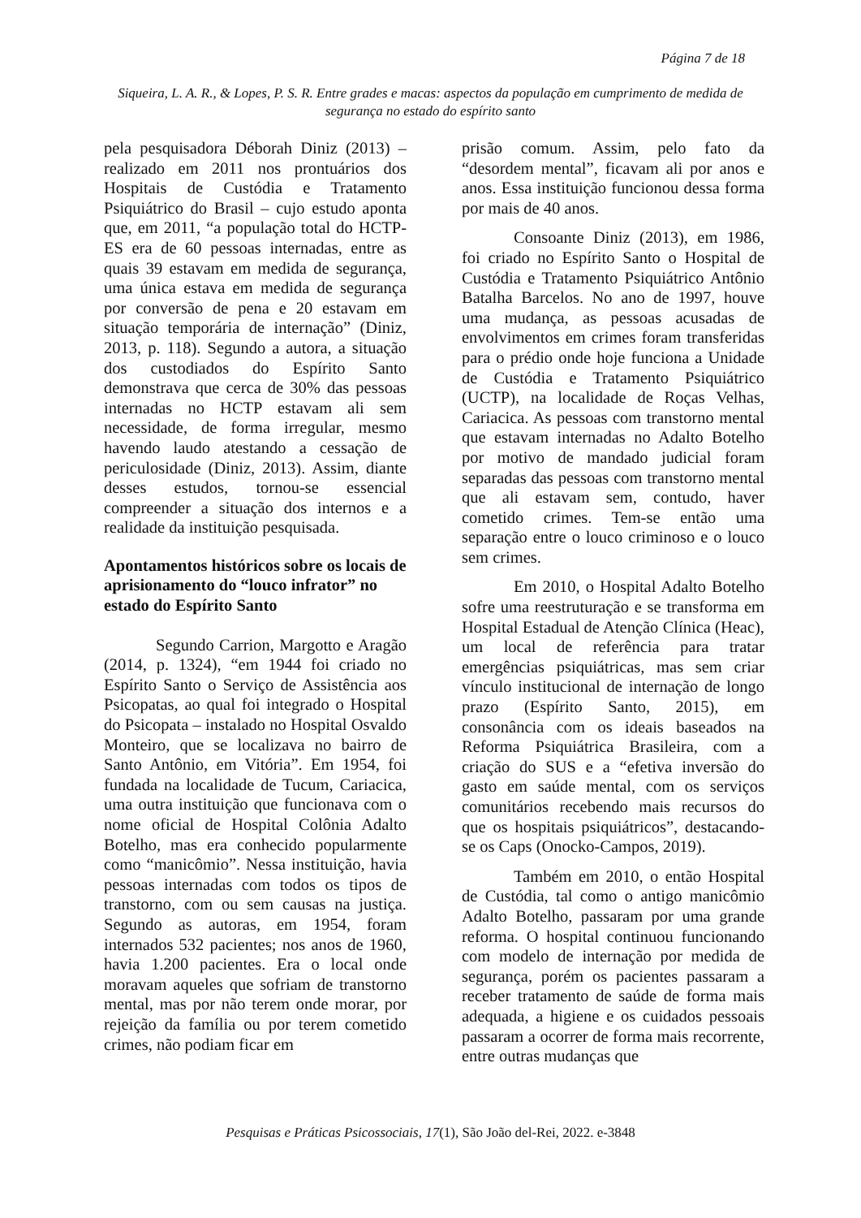Página 7 de 18
Siqueira, L. A. R., & Lopes, P. S. R. Entre grades e macas: aspectos da população em cumprimento de medida de segurança no estado do espírito santo
pela pesquisadora Déborah Diniz (2013) – realizado em 2011 nos prontuários dos Hospitais de Custódia e Tratamento Psiquiátrico do Brasil – cujo estudo aponta que, em 2011, “a população total do HCTP-ES era de 60 pessoas internadas, entre as quais 39 estavam em medida de segurança, uma única estava em medida de segurança por conversão de pena e 20 estavam em situação temporária de internação” (Diniz, 2013, p. 118). Segundo a autora, a situação dos custodiados do Espírito Santo demonstrava que cerca de 30% das pessoas internadas no HCTP estavam ali sem necessidade, de forma irregular, mesmo havendo laudo atestando a cessação de periculosidade (Diniz, 2013). Assim, diante desses estudos, tornou-se essencial compreender a situação dos internos e a realidade da instituição pesquisada.
Apontamentos históricos sobre os locais de aprisionamento do “louco infrator” no estado do Espírito Santo
Segundo Carrion, Margotto e Aragão (2014, p. 1324), “em 1944 foi criado no Espírito Santo o Serviço de Assistência aos Psicopatas, ao qual foi integrado o Hospital do Psicopata – instalado no Hospital Osvaldo Monteiro, que se localizava no bairro de Santo Antônio, em Vitória”. Em 1954, foi fundada na localidade de Tucum, Cariacica, uma outra instituição que funcionava com o nome oficial de Hospital Colônia Adalto Botelho, mas era conhecido popularmente como “manicômio”. Nessa instituição, havia pessoas internadas com todos os tipos de transtorno, com ou sem causas na justiça. Segundo as autoras, em 1954, foram internados 532 pacientes; nos anos de 1960, havia 1.200 pacientes. Era o local onde moravam aqueles que sofriam de transtorno mental, mas por não terem onde morar, por rejeição da família ou por terem cometido crimes, não podiam ficar em
prisão comum. Assim, pelo fato da “desordem mental”, ficavam ali por anos e anos. Essa instituição funcionou dessa forma por mais de 40 anos.
Consoante Diniz (2013), em 1986, foi criado no Espírito Santo o Hospital de Custódia e Tratamento Psiquiátrico Antônio Batalha Barcelos. No ano de 1997, houve uma mudança, as pessoas acusadas de envolvimentos em crimes foram transferidas para o prédio onde hoje funciona a Unidade de Custódia e Tratamento Psiquiátrico (UCTP), na localidade de Roças Velhas, Cariacica. As pessoas com transtorno mental que estavam internadas no Adalto Botelho por motivo de mandado judicial foram separadas das pessoas com transtorno mental que ali estavam sem, contudo, haver cometido crimes. Tem-se então uma separação entre o louco criminoso e o louco sem crimes.
Em 2010, o Hospital Adalto Botelho sofre uma reestruturação e se transforma em Hospital Estadual de Atenção Clínica (Heac), um local de referência para tratar emergências psiquiátricas, mas sem criar vínculo institucional de internação de longo prazo (Espírito Santo, 2015), em consonância com os ideais baseados na Reforma Psiquiátrica Brasileira, com a criação do SUS e a “efetiva inversão do gasto em saúde mental, com os serviços comunitários recebendo mais recursos do que os hospitais psiquiátricos”, destacando-se os Caps (Onocko-Campos, 2019).
Também em 2010, o então Hospital de Custódia, tal como o antigo manicômio Adalto Botelho, passaram por uma grande reforma. O hospital continuou funcionando com modelo de internação por medida de segurança, porém os pacientes passaram a receber tratamento de saúde de forma mais adequada, a higiene e os cuidados pessoais passaram a ocorrer de forma mais recorrente, entre outras mudanças que
Pesquisas e Práticas Psicossociais, 17(1), São João del-Rei, 2022. e-3848